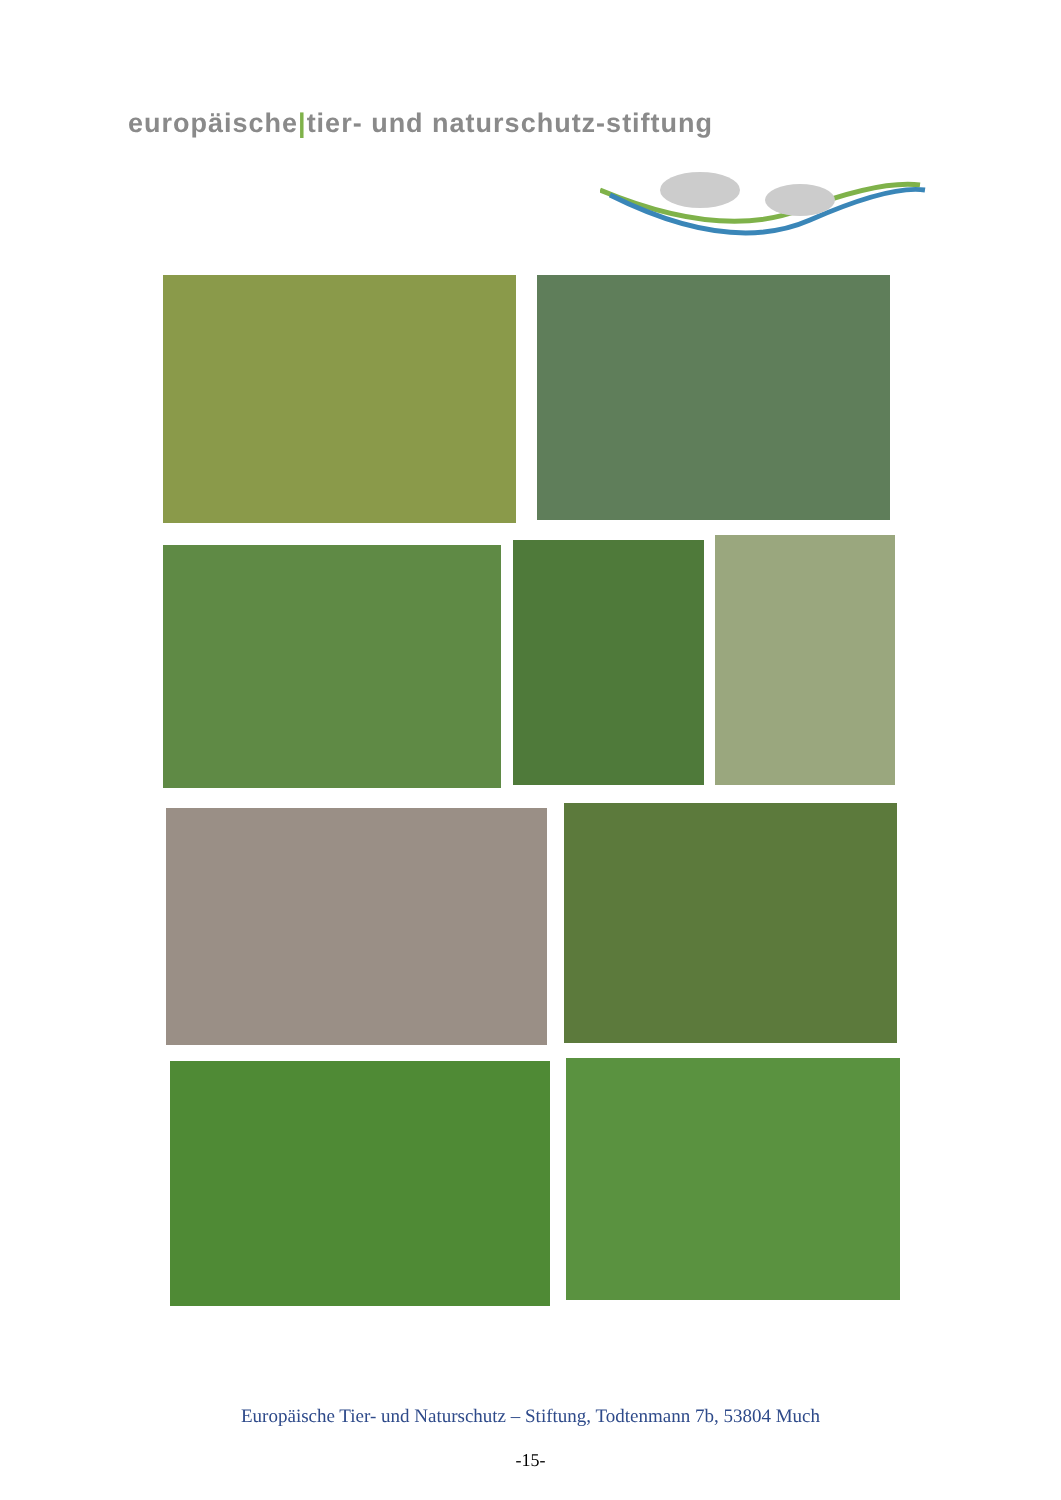europäische|tier- und naturschutz-stiftung
Europäische Tier- und Naturschutz – Stiftung, Todtenmann 7b, 53804 Much
-15-